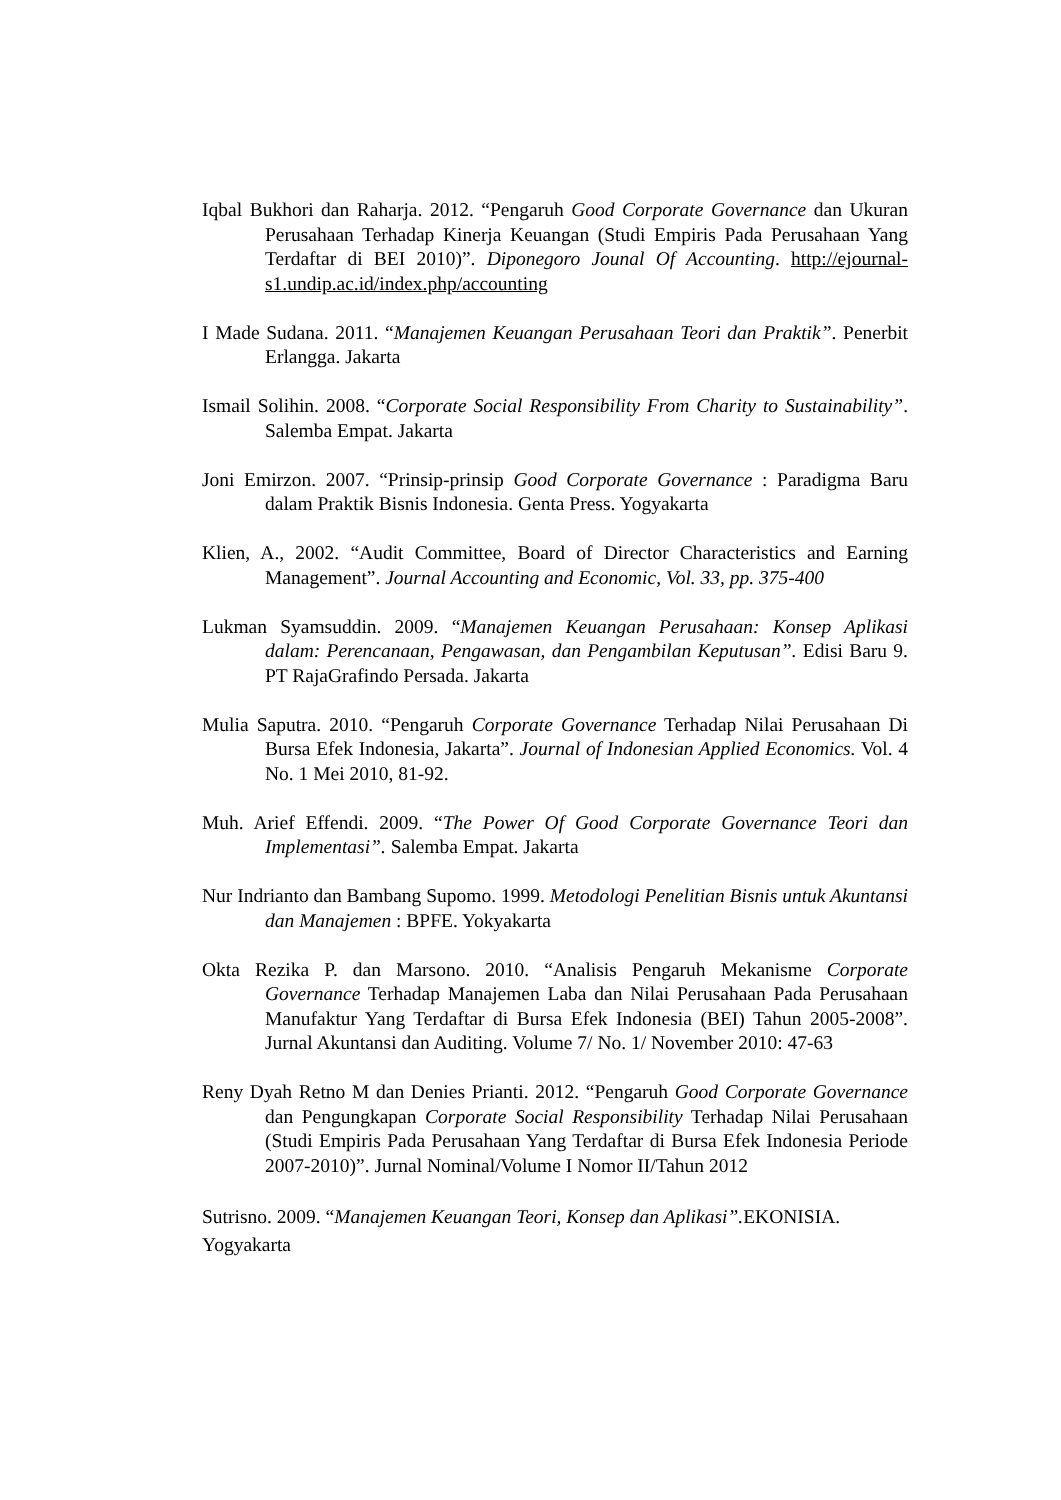Iqbal Bukhori dan Raharja. 2012. “Pengaruh Good Corporate Governance dan Ukuran Perusahaan Terhadap Kinerja Keuangan (Studi Empiris Pada Perusahaan Yang Terdaftar di BEI 2010)”. Diponegoro Jounal Of Accounting. http://ejournal-s1.undip.ac.id/index.php/accounting
I Made Sudana. 2011. “Manajemen Keuangan Perusahaan Teori dan Praktik”. Penerbit Erlangga. Jakarta
Ismail Solihin. 2008. “Corporate Social Responsibility From Charity to Sustainability”. Salemba Empat. Jakarta
Joni Emirzon. 2007. “Prinsip-prinsip Good Corporate Governance : Paradigma Baru dalam Praktik Bisnis Indonesia. Genta Press. Yogyakarta
Klien, A., 2002. “Audit Committee, Board of Director Characteristics and Earning Management”. Journal Accounting and Economic, Vol. 33, pp. 375-400
Lukman Syamsuddin. 2009. “Manajemen Keuangan Perusahaan: Konsep Aplikasi dalam: Perencanaan, Pengawasan, dan Pengambilan Keputusan”. Edisi Baru 9. PT RajaGrafindo Persada. Jakarta
Mulia Saputra. 2010. “Pengaruh Corporate Governance Terhadap Nilai Perusahaan Di Bursa Efek Indonesia, Jakarta”. Journal of Indonesian Applied Economics. Vol. 4 No. 1 Mei 2010, 81-92.
Muh. Arief Effendi. 2009. “The Power Of Good Corporate Governance Teori dan Implementasi”. Salemba Empat. Jakarta
Nur Indrianto dan Bambang Supomo. 1999. Metodologi Penelitian Bisnis untuk Akuntansi dan Manajemen : BPFE. Yokyakarta
Okta Rezika P. dan Marsono. 2010. “Analisis Pengaruh Mekanisme Corporate Governance Terhadap Manajemen Laba dan Nilai Perusahaan Pada Perusahaan Manufaktur Yang Terdaftar di Bursa Efek Indonesia (BEI) Tahun 2005-2008”. Jurnal Akuntansi dan Auditing. Volume 7/ No. 1/ November 2010: 47-63
Reny Dyah Retno M dan Denies Prianti. 2012. “Pengaruh Good Corporate Governance dan Pengungkapan Corporate Social Responsibility Terhadap Nilai Perusahaan (Studi Empiris Pada Perusahaan Yang Terdaftar di Bursa Efek Indonesia Periode 2007-2010)”. Jurnal Nominal/Volume I Nomor II/Tahun 2012
Sutrisno. 2009. “Manajemen Keuangan Teori, Konsep dan Aplikasi”. EKONISIA.
Yogyakarta